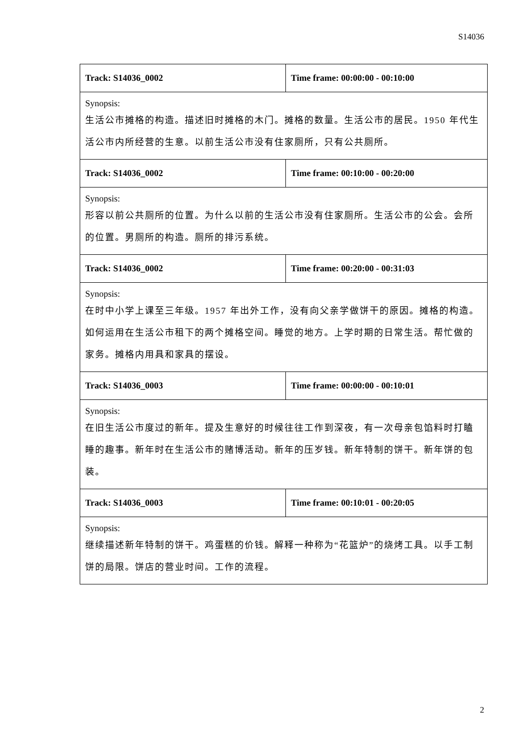S14036
| Track: S14036_0002 | Time frame: 00:00:00 - 00:10:00 |
| Synopsis: 生活公市摊格的构造。描述旧时摊格的木门。摊格的数量。生活公市的居民。1950 年代生活公市内所经营的生意。以前生活公市没有住家厕所，只有公共厕所。 | |
| Track: S14036_0002 | Time frame: 00:10:00 - 00:20:00 |
| Synopsis: 形容以前公共厕所的位置。为什么以前的生活公市没有住家厕所。生活公市的公会。会所的位置。男厕所的构造。厕所的排污系统。 | |
| Track: S14036_0002 | Time frame: 00:20:00 - 00:31:03 |
| Synopsis: 在时中小学上课至三年级。1957 年出外工作，没有向父亲学做饼干的原因。摊格的构造。如何运用在生活公市租下的两个摊格空间。睡觉的地方。上学时期的日常生活。帮忙做的家务。摊格内用具和家具的摆设。 | |
| Track: S14036_0003 | Time frame: 00:00:00 - 00:10:01 |
| Synopsis: 在旧生活公市度过的新年。提及生意好的时候往往工作到深夜，有一次母亲包馅料时打瞌睡的趣事。新年时在生活公市的赌博活动。新年的压岁钱。新年特制的饼干。新年饼的包装。 | |
| Track: S14036_0003 | Time frame: 00:10:01 - 00:20:05 |
| Synopsis: 继续描述新年特制的饼干。鸡蛋糕的价钱。解释一种称为“花篮炉”的烧烤工具。以手工制饼的局限。饼店的营业时间。工作的流程。 | |
2